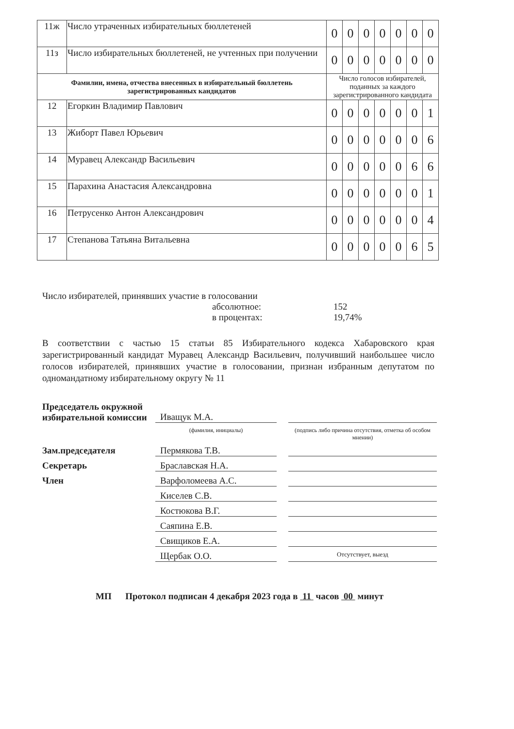| 11ж | Число утраченных избирательных бюллетеней | 0 | 0 | 0 | 0 | 0 | 0 | 0 |
| 11з | Число избирательных бюллетеней, не учтенных при получении | 0 | 0 | 0 | 0 | 0 | 0 | 0 |
| Фамилии, имена, отчества внесенных в избирательный бюллетень зарегистрированных кандидатов | | Число голосов избирателей, поданных за каждого зарегистрированного кандидата | | | | | | |
| 12 | Егоркин Владимир Павлович | 0 | 0 | 0 | 0 | 0 | 0 | 1 |
| 13 | Жиборт Павел Юрьевич | 0 | 0 | 0 | 0 | 0 | 0 | 6 |
| 14 | Муравец Александр Васильевич | 0 | 0 | 0 | 0 | 0 | 6 | 6 |
| 15 | Парахина Анастасия Александровна | 0 | 0 | 0 | 0 | 0 | 0 | 1 |
| 16 | Петрусенко Антон Александрович | 0 | 0 | 0 | 0 | 0 | 0 | 4 |
| 17 | Степанова Татьяна Витальевна | 0 | 0 | 0 | 0 | 0 | 6 | 5 |
Число избирателей, принявших участие в голосовании
абсолютное: 152 в процентах: 19,74%
В соответствии с частью 15 статьи 85 Избирательного кодекса Хабаровского края зарегистрированный кандидат Муравец Александр Васильевич, получивший наибольшее число голосов избирателей, принявших участие в голосовании, признан избранным депутатом по одномандатному избирательному округу № 11
Председатель окружной избирательной комиссии
Иващук М.А.
(фамилия, инициалы)
(подпись либо причина отсутствия, отметка об особом мнении)
Зам.председателя
Пермякова Т.В.
Секретарь
Браславская Н.А.
Член
Варфоломеева А.С.
Киселев С.В.
Костюкова В.Г.
Саяпина Е.В.
Свищиков Е.А.
Щербак О.О.
Отсутствует, выезд
МП Протокол подписан 4 декабря 2023 года в 11 часов 00 минут